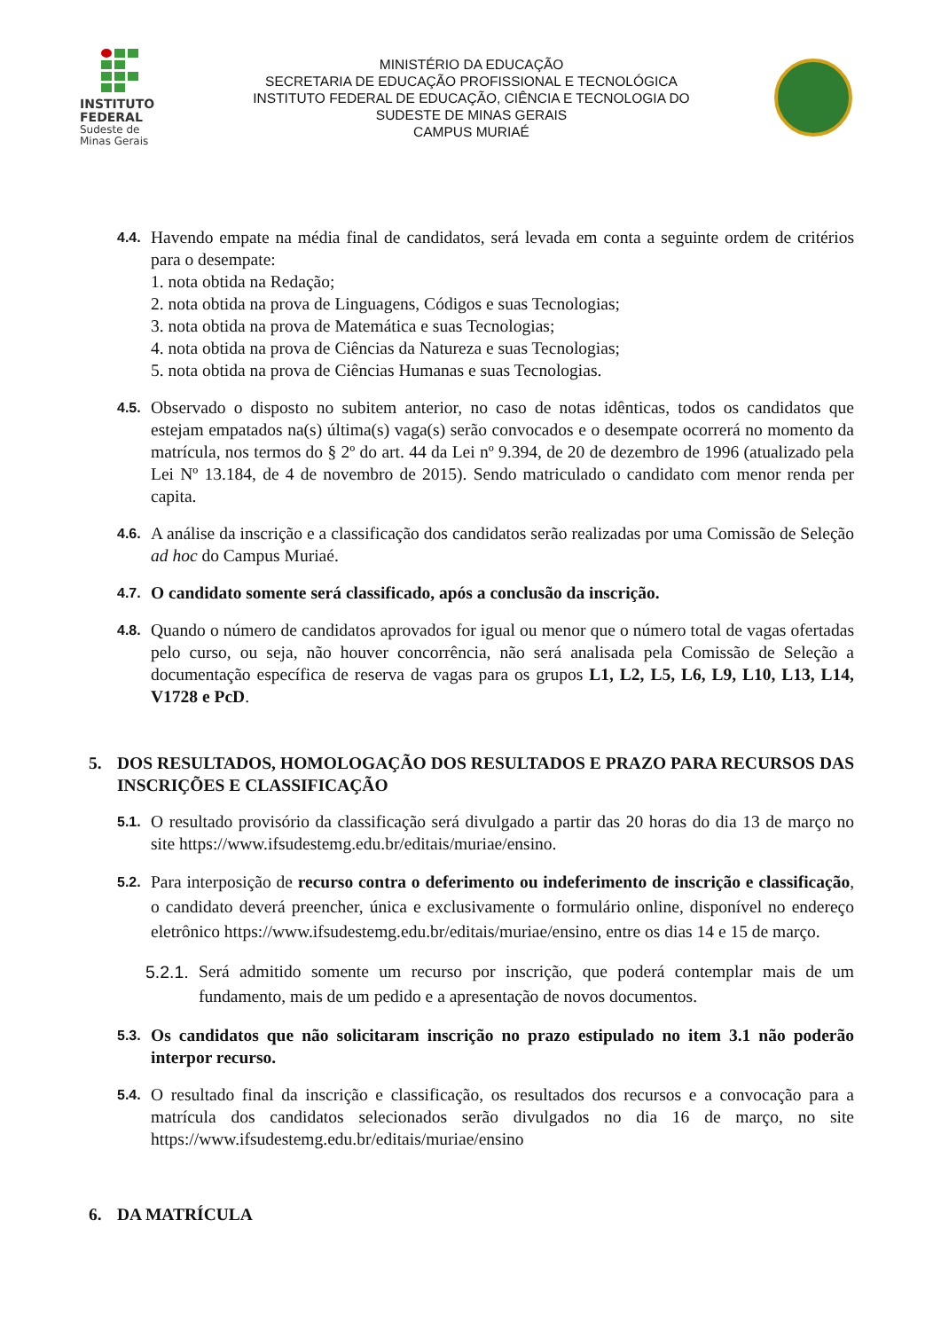INSTITUTO
FEDERAL
Sudeste de
Minas Gerais
MINISTÉRIO DA EDUCAÇÃO
SECRETARIA DE EDUCAÇÃO PROFISSIONAL E TECNOLÓGICA
INSTITUTO FEDERAL DE EDUCAÇÃO, CIÊNCIA E TECNOLOGIA DO
SUDESTE DE MINAS GERAIS
CAMPUS MURIAÉ
4.4.
Havendo empate na média final de candidatos, será levada em conta a seguinte ordem de critérios para o desempate:
1. nota obtida na Redação;
2. nota obtida na prova de Linguagens, Códigos e suas Tecnologias;
3. nota obtida na prova de Matemática e suas Tecnologias;
4. nota obtida na prova de Ciências da Natureza e suas Tecnologias;
5. nota obtida na prova de Ciências Humanas e suas Tecnologias.
4.5.
Observado o disposto no subitem anterior, no caso de notas idênticas, todos os candidatos que estejam empatados na(s) última(s) vaga(s) serão convocados e o desempate ocorrerá no momento da matrícula, nos termos do § 2º do art. 44 da Lei nº 9.394, de 20 de dezembro de 1996 (atualizado pela Lei Nº 13.184, de 4 de novembro de 2015). Sendo matriculado o candidato com menor renda per capita.
4.6.
A análise da inscrição e a classificação dos candidatos serão realizadas por uma Comissão de Seleção ad hoc do Campus Muriaé.
4.7.
O candidato somente será classificado, após a conclusão da inscrição.
4.8.
Quando o número de candidatos aprovados for igual ou menor que o número total de vagas ofertadas pelo curso, ou seja, não houver concorrência, não será analisada pela Comissão de Seleção a documentação específica de reserva de vagas para os grupos L1, L2, L5, L6, L9, L10, L13, L14, V1728 e PcD.
5. DOS RESULTADOS, HOMOLOGAÇÃO DOS RESULTADOS E PRAZO PARA RECURSOS DAS INSCRIÇÕES E CLASSIFICAÇÃO
5.1.
O resultado provisório da classificação será divulgado a partir das 20 horas do dia 13 de março no site https://www.ifsudestemg.edu.br/editais/muriae/ensino.
5.2.
Para interposição de recurso contra o deferimento ou indeferimento de inscrição e classificação, o candidato deverá preencher, única e exclusivamente o formulário online, disponível no endereço eletrônico https://www.ifsudestemg.edu.br/editais/muriae/ensino, entre os dias 14 e 15 de março.
5.2.1.
Será admitido somente um recurso por inscrição, que poderá contemplar mais de um fundamento, mais de um pedido e a apresentação de novos documentos.
5.3.
Os candidatos que não solicitaram inscrição no prazo estipulado no item 3.1 não poderão interpor recurso.
5.4.
O resultado final da inscrição e classificação, os resultados dos recursos e a convocação para a matrícula dos candidatos selecionados serão divulgados no dia 16 de março, no site https://www.ifsudestemg.edu.br/editais/muriae/ensino
6. DA MATRÍCULA